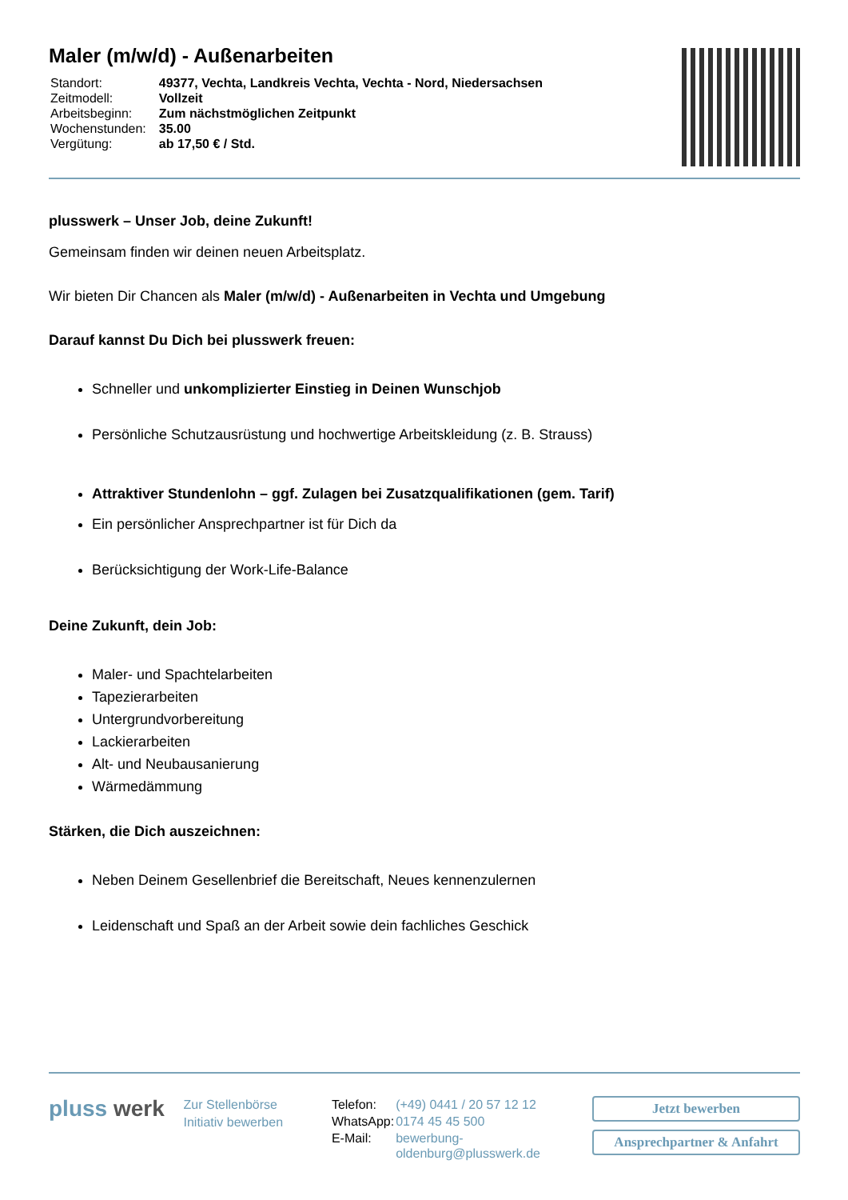Maler (m/w/d) - Außenarbeiten
| Standort: | 49377, Vechta, Landkreis Vechta, Vechta - Nord, Niedersachsen |
| Zeitmodell: | Vollzeit |
| Arbeitsbeginn: | Zum nächstmöglichen Zeitpunkt |
| Wochenstunden: | 35.00 |
| Vergütung: | ab 17,50 € / Std. |
plusswerk – Unser Job, deine Zukunft!
Gemeinsam finden wir deinen neuen Arbeitsplatz.
Wir bieten Dir Chancen als Maler (m/w/d) - Außenarbeiten in Vechta und Umgebung
Darauf kannst Du Dich bei plusswerk freuen:
Schneller und unkomplizierter Einstieg in Deinen Wunschjob
Persönliche Schutzausrüstung und hochwertige Arbeitskleidung (z. B. Strauss)
Attraktiver Stundenlohn – ggf. Zulagen bei Zusatzqualifikationen (gem. Tarif)
Ein persönlicher Ansprechpartner ist für Dich da
Berücksichtigung der Work-Life-Balance
Deine Zukunft, dein Job:
Maler- und Spachtelarbeiten
Tapezierarbeiten
Untergrundvorbereitung
Lackierarbeiten
Alt- und Neubausanierung
Wärmedämmung
Stärken, die Dich auszeichnen:
Neben Deinem Gesellenbrief die Bereitschaft, Neues kennenzulernen
Leidenschaft und Spaß an der Arbeit sowie dein fachliches Geschick
pluss werk
Zur Stellenbörse
Initiativ bewerben
| Telefon: | (+49) 0441 / 20 57 12 12 |
| WhatsApp: | 0174 45 45 500 |
| E-Mail: | bewerbung-oldenburg@plusswerk.de |
Jetzt bewerben
Ansprechpartner & Anfahrt